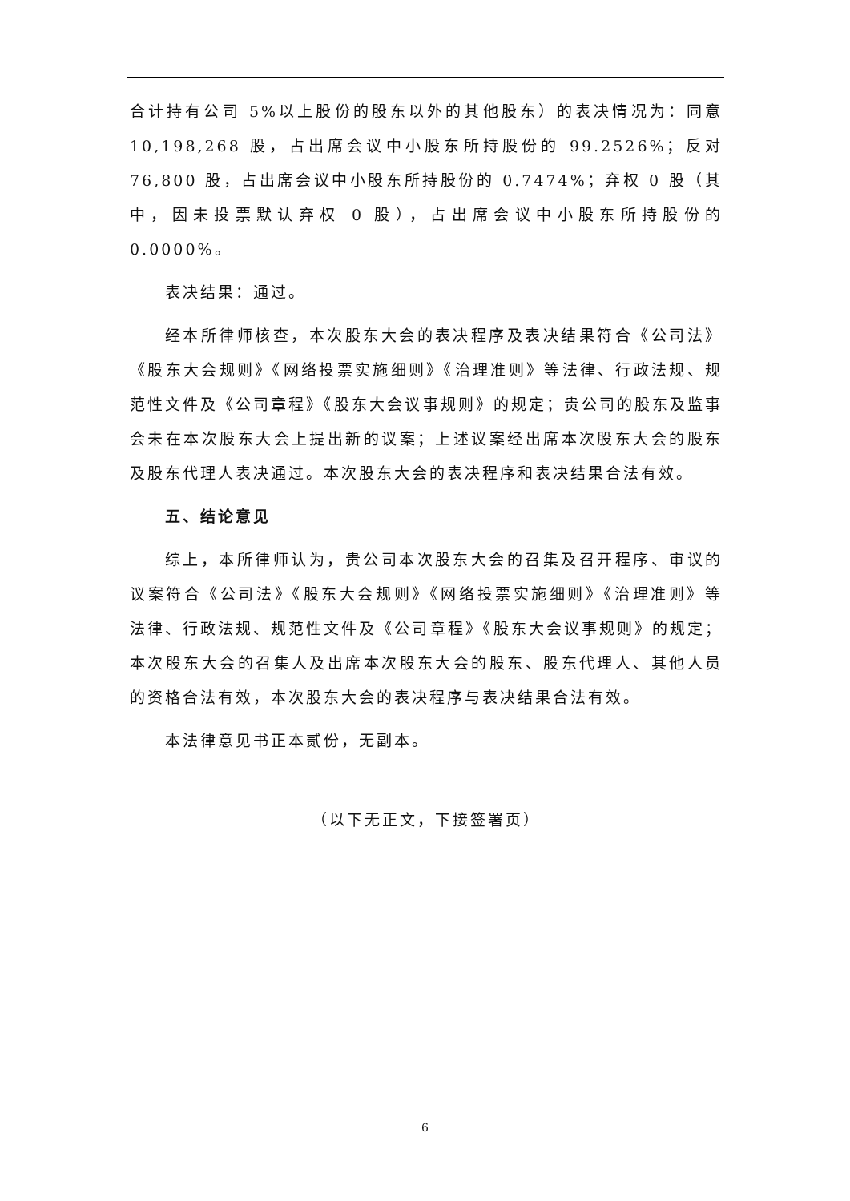合计持有公司 5%以上股份的股东以外的其他股东）的表决情况为：同意10,198,268 股，占出席会议中小股东所持股份的 99.2526%；反对 76,800 股，占出席会议中小股东所持股份的 0.7474%；弃权 0 股（其中，因未投票默认弃权 0 股），占出席会议中小股东所持股份的 0.0000%。
表决结果：通过。
经本所律师核查，本次股东大会的表决程序及表决结果符合《公司法》《股东大会规则》《网络投票实施细则》《治理准则》等法律、行政法规、规范性文件及《公司章程》《股东大会议事规则》的规定；贵公司的股东及监事会未在本次股东大会上提出新的议案；上述议案经出席本次股东大会的股东及股东代理人表决通过。本次股东大会的表决程序和表决结果合法有效。
五、结论意见
综上，本所律师认为，贵公司本次股东大会的召集及召开程序、审议的议案符合《公司法》《股东大会规则》《网络投票实施细则》《治理准则》等法律、行政法规、规范性文件及《公司章程》《股东大会议事规则》的规定；本次股东大会的召集人及出席本次股东大会的股东、股东代理人、其他人员的资格合法有效，本次股东大会的表决程序与表决结果合法有效。
本法律意见书正本贰份，无副本。
（以下无正文，下接签署页）
6